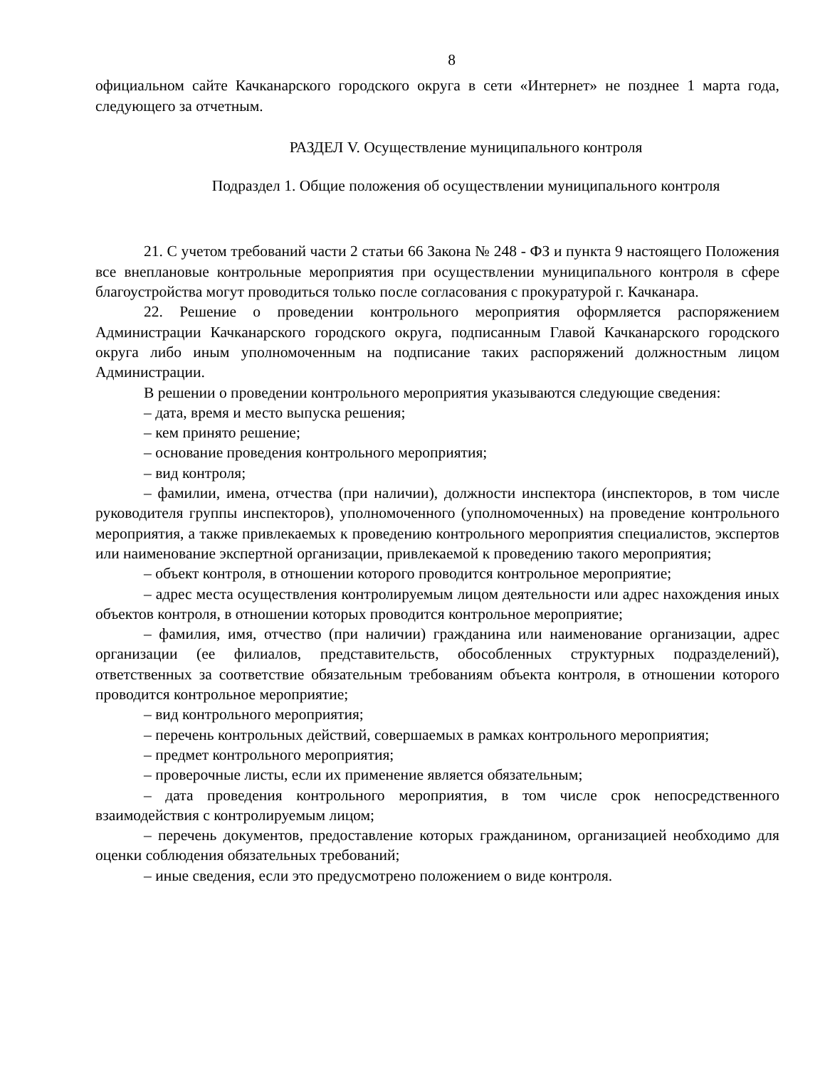8
официальном сайте Качканарского городского округа в сети «Интернет» не позднее 1 марта года, следующего за отчетным.
РАЗДЕЛ V. Осуществление муниципального контроля
Подраздел 1. Общие положения об осуществлении муниципального контроля
21. С учетом требований части 2 статьи 66 Закона № 248 - ФЗ и пункта 9 настоящего Положения все внеплановые контрольные мероприятия при осуществлении муниципального контроля в сфере благоустройства могут проводиться только после согласования с прокуратурой г. Качканара.
22. Решение о проведении контрольного мероприятия оформляется распоряжением Администрации Качканарского городского округа, подписанным Главой Качканарского городского округа либо иным уполномоченным на подписание таких распоряжений должностным лицом Администрации.
В решении о проведении контрольного мероприятия указываются следующие сведения:
– дата, время и место выпуска решения;
– кем принято решение;
– основание проведения контрольного мероприятия;
– вид контроля;
– фамилии, имена, отчества (при наличии), должности инспектора (инспекторов, в том числе руководителя группы инспекторов), уполномоченного (уполномоченных) на проведение контрольного мероприятия, а также привлекаемых к проведению контрольного мероприятия специалистов, экспертов или наименование экспертной организации, привлекаемой к проведению такого мероприятия;
– объект контроля, в отношении которого проводится контрольное мероприятие;
– адрес места осуществления контролируемым лицом деятельности или адрес нахождения иных объектов контроля, в отношении которых проводится контрольное мероприятие;
– фамилия, имя, отчество (при наличии) гражданина или наименование организации, адрес организации (ее филиалов, представительств, обособленных структурных подразделений), ответственных за соответствие обязательным требованиям объекта контроля, в отношении которого проводится контрольное мероприятие;
– вид контрольного мероприятия;
– перечень контрольных действий, совершаемых в рамках контрольного мероприятия;
– предмет контрольного мероприятия;
– проверочные листы, если их применение является обязательным;
– дата проведения контрольного мероприятия, в том числе срок непосредственного взаимодействия с контролируемым лицом;
– перечень документов, предоставление которых гражданином, организацией необходимо для оценки соблюдения обязательных требований;
– иные сведения, если это предусмотрено положением о виде контроля.